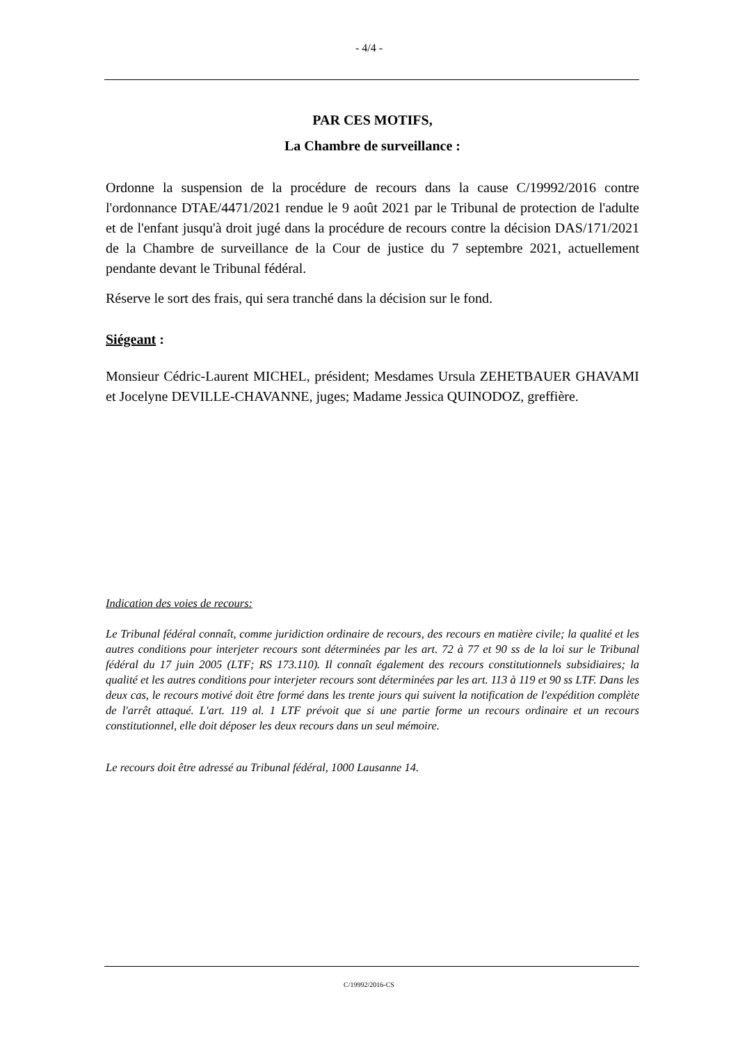- 4/4 -
PAR CES MOTIFS,
La Chambre de surveillance :
Ordonne la suspension de la procédure de recours dans la cause C/19992/2016 contre l'ordonnance DTAE/4471/2021 rendue le 9 août 2021 par le Tribunal de protection de l'adulte et de l'enfant jusqu'à droit jugé dans la procédure de recours contre la décision DAS/171/2021 de la Chambre de surveillance de la Cour de justice du 7 septembre 2021, actuellement pendante devant le Tribunal fédéral.
Réserve le sort des frais, qui sera tranché dans la décision sur le fond.
Siégeant :
Monsieur Cédric-Laurent MICHEL, président; Mesdames Ursula ZEHETBAUER GHAVAMI et Jocelyne DEVILLE-CHAVANNE, juges; Madame Jessica QUINODOZ, greffière.
Indication des voies de recours:
Le Tribunal fédéral connaît, comme juridiction ordinaire de recours, des recours en matière civile; la qualité et les autres conditions pour interjeter recours sont déterminées par les art. 72 à 77 et 90 ss de la loi sur le Tribunal fédéral du 17 juin 2005 (LTF; RS 173.110). Il connaît également des recours constitutionnels subsidiaires; la qualité et les autres conditions pour interjeter recours sont déterminées par les art. 113 à 119 et 90 ss LTF. Dans les deux cas, le recours motivé doit être formé dans les trente jours qui suivent la notification de l'expédition complète de l'arrêt attaqué. L'art. 119 al. 1 LTF prévoit que si une partie forme un recours ordinaire et un recours constitutionnel, elle doit déposer les deux recours dans un seul mémoire.
Le recours doit être adressé au Tribunal fédéral, 1000 Lausanne 14.
C/19992/2016-CS